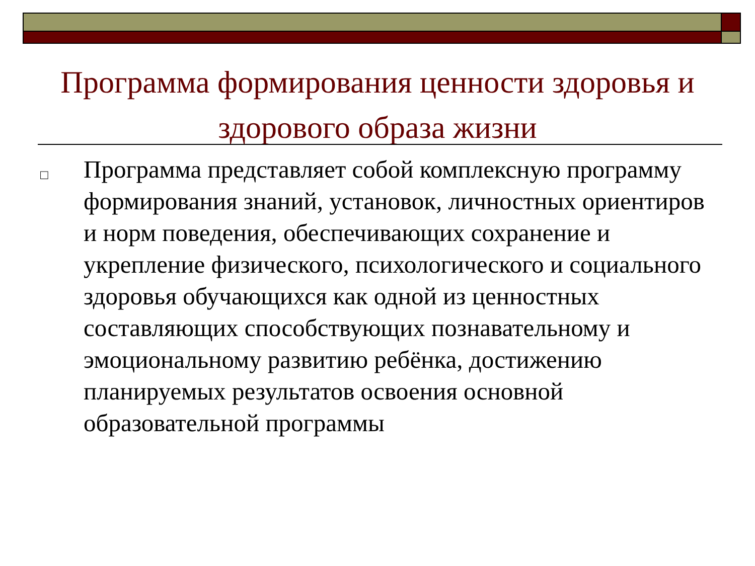Программа формирования ценности здоровья и здорового образа жизни
□
Программа представляет собой комплексную программу формирования знаний, установок, личностных ориентиров и норм поведения, обеспечивающих сохранение и укрепление физического, психологического и социального здоровья обучающихся как одной из ценностных составляющих способствующих познавательному и эмоциональному развитию ребёнка, достижению планируемых результатов освоения основной образовательной программы